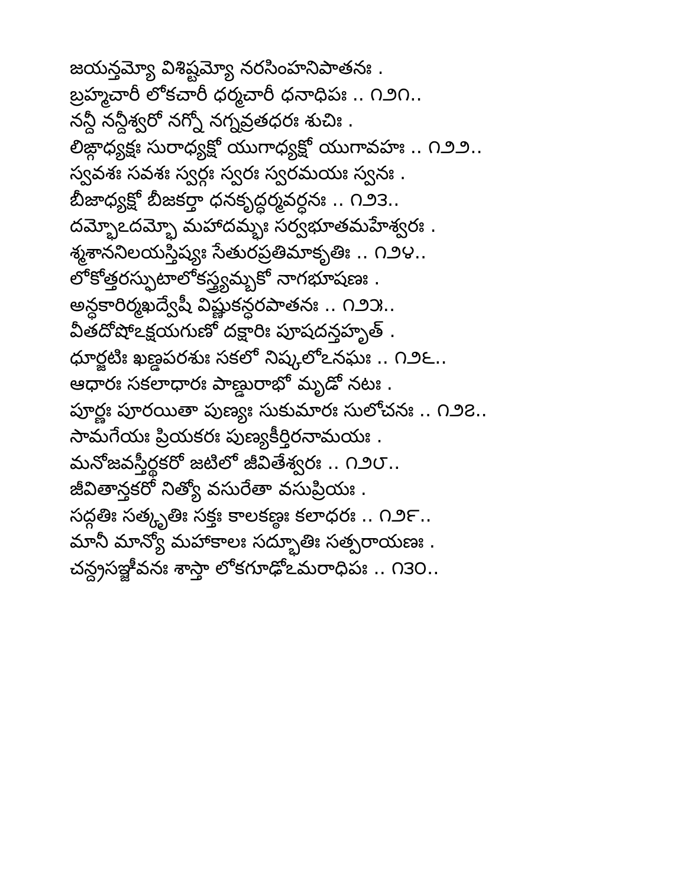జయన్తమ్యో విశిష్టమ్యో నరసింహనిపాతనః .
బ్రహ్మచారీ లోకచారీ ధర్మచారీ ధనాధిపః .. ౧౨౧..
నన్దీ నన్దీశ్వరో నగ్నో నగ్నవ్రతధరః శుచిః .
లిఙ్గాధ్యక్షః సురాధ్యక్షో యుగాధ్యక్షో యుగావహః .. ౧౨౨..
స్వవశః సవశః స్వర్గః స్వరః స్వరమయః స్వనః .
బీజాధ్యక్షో బీజకర్తా ధనకృద్ధర్మవర్ధనః .. ౧౨౩..
దమ్భోఽదమ్భో మహాదమ్భః సర్వభూతమహేశ్వరః .
శ్మశాననిలయస్తిష్యః సేతురప్రతిమాకృతిః .. ౧౨౪..
లోకోత్తరస్ఫుటాలోకస్త్ర్యమ్బకో నాగభూషణః .
అన్ధకారిర్మఖద్వేషీ విష్ణుకన్ధరపాతనః .. ౧౨౫..
వీతదోషోఽక్షయగుణో దక్షారిః పూషదన్తహృత్ .
ధూర్జటిః ఖణ్డపరశుః సకలో నిష్కలోఽనఘః .. ౧౨౬..
ఆధారః సకలాధారః పాణ్డురాభో మృడో నటః .
పూర్ణః పూరయితా పుణ్యః సుకుమారః సులోచనః .. ౧౨౭..
సామగేయః ప్రియకరః పుణ్యకీర్తిరనామయః .
మనోజవస్తీర్థకరో జటిలో జీవితేశ్వరః .. ౧౨౮..
జీవితాన్తకరో నిత్యో వసురేతా వసుప్రియః .
సద్గతిః సత్కృతిః సక్తః కాలకణ్ఠః కలాధరః .. ౧౨౯..
మానీ మాన్యో మహాకాలః సద్భూతిః సత్పరాయణః .
చన్ద్రసఞ్జీవనః శాస్తా లోకగూఢోఽమరాధిపః .. ౧౩౦..